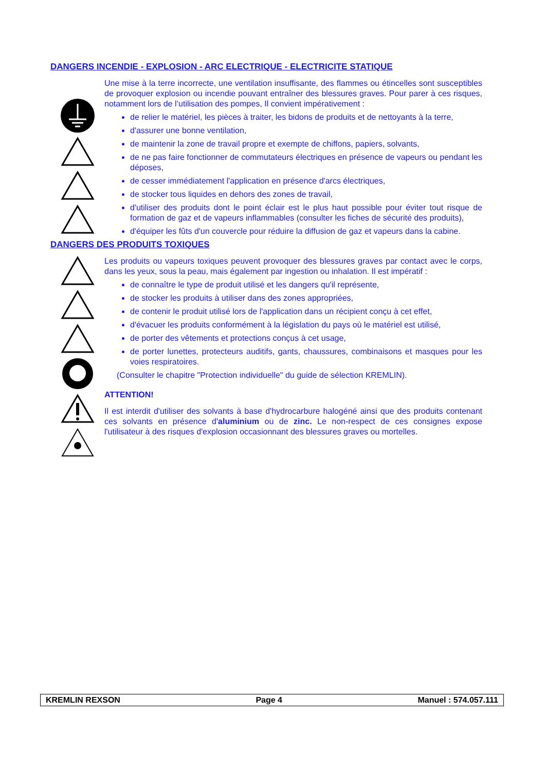DANGERS INCENDIE - EXPLOSION - ARC ELECTRIQUE - ELECTRICITE STATIQUE
Une mise à la terre incorrecte, une ventilation insuffisante, des flammes ou étincelles sont susceptibles de provoquer explosion ou incendie pouvant entraîner des blessures graves. Pour parer à ces risques, notamment lors de l’utilisation des pompes, Il convient impérativement :
de relier le matériel, les pièces à traiter, les bidons de produits et de nettoyants à la terre,
d'assurer une bonne ventilation,
de maintenir la zone de travail propre et exempte de chiffons, papiers, solvants,
de ne pas faire fonctionner de commutateurs électriques en présence de vapeurs ou pendant les déposes,
de cesser immédiatement l'application en présence d'arcs électriques,
de stocker tous liquides en dehors des zones de travail,
d'utiliser des produits dont le point éclair est le plus haut possible pour éviter tout risque de formation de gaz et de vapeurs inflammables (consulter les fiches de sécurité des produits),
d'équiper les fûts d'un couvercle pour réduire la diffusion de gaz et vapeurs dans la cabine.
DANGERS DES PRODUITS TOXIQUES
Les produits ou vapeurs toxiques peuvent provoquer des blessures graves par contact avec le corps, dans les yeux, sous la peau, mais également par ingestion ou inhalation. Il est impératif :
de connaître le type de produit utilisé et les dangers qu'il représente,
de stocker les produits à utiliser dans des zones appropriées,
de contenir le produit utilisé lors de l'application dans un récipient conçu à cet effet,
d'évacuer les produits conformément à la législation du pays où le matériel est utilisé,
de porter des vêtements et protections conçus à cet usage,
de porter lunettes, protecteurs auditifs, gants, chaussures, combinaisons et masques pour les voies respiratoires.
(Consulter le chapitre "Protection individuelle" du guide de sélection KREMLIN).
ATTENTION!
Il est interdit d'utiliser des solvants à base d'hydrocarbure halogéné ainsi que des produits contenant ces solvants en présence d'aluminium ou de zinc. Le non-respect de ces consignes expose l'utilisateur à des risques d'explosion occasionnant des blessures graves ou mortelles.
KREMLIN REXSON Page 4 Manuel : 574.057.111